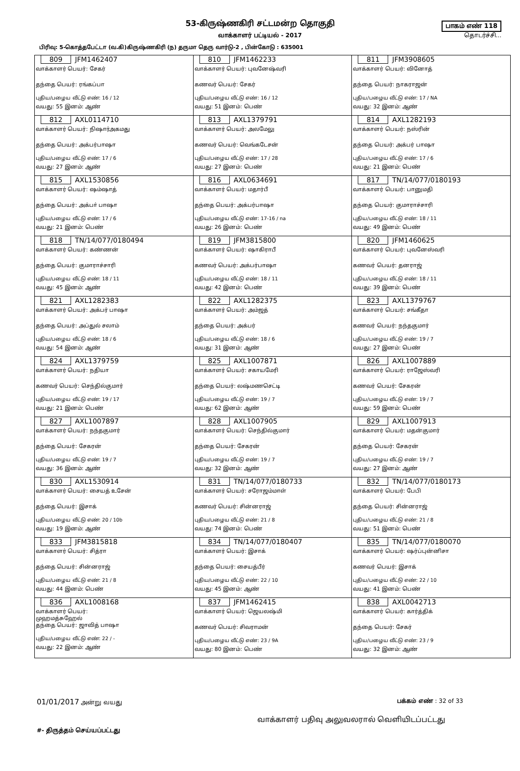53-கிருஷ்ணகிரி சட்டமன்ற தொகுதி
வாக்காளர் பட்டியல் - 2017
பிரிவு: 5-கொத்தபேட்டா (வ.கி)கிருஷ்ணகிரி (ந) தருமா தெரு வார்டு-2 , பின்கோடு : 635001
பாகம் எண் 118
தொடர்ச்சி...
| 809 JFM1462407 வாக்காளர் பெயர்: சேகர் தந்தை பெயர்: ரங்கப்பா புதிய/பழைய வீட்டு எண்: 16 / 12 வயது: 55 இனம்: ஆண் | 810 JFM1462233 வாக்காளர் பெயர்: புவனேஷ்வரி கணவர் பெயர்: சேகர் புதிய/பழைய வீட்டு எண்: 16 / 12 வயது: 51 இனம்: பெண் | 811 JFM3908605 வாக்காளர் பெயர்: வினோத் தந்தை பெயர்: நாகராஜன் புதிய/பழைய வீட்டு எண்: 17 / NA வயது: 32 இனம்: ஆண் |
| 812 AXL0114710 வாக்காளர் பெயர்: நிஷார்அகமது தந்தை பெயர்: அக்பர்பாஷா புதிய/பழைய வீட்டு எண்: 17 / 6 வயது: 27 இனம்: ஆண் | 813 AXL1379791 வாக்காளர் பெயர்: அலமேலு கணவர் பெயர்: வெங்கடேசன் புதிய/பழைய வீட்டு எண்: 17 / 28 வயது: 27 இனம்: பெண் | 814 AXL1282193 வாக்காளர் பெயர்: நஸ்ரின் தந்தை பெயர்: அக்பர் பாஷா புதிய/பழைய வீட்டு எண்: 17 / 6 வயது: 21 இனம்: பெண் |
| 815 AXL1530856 வாக்காளர் பெயர்: ஷம்ஷாத் தந்தை பெயர்: அக்பா் பாஷா புதிய/பழைய வீட்டு எண்: 17 / 6 வயது: 21 இனம்: பெண் | 816 AXL0634691 வாக்காளர் பெயர்: மதார்பீ தந்தை பெயர்: அக்பர்பாஷா புதிய/பழைய வீட்டு எண்: 17-16 / na வயது: 26 இனம்: பெண் | 817 TN/14/077/0180193 வாக்காளர் பெயர்: பானுமதி தந்தை பெயர்: குமாராச்சாரி புதிய/பழைய வீட்டு எண்: 18 / 11 வயது: 49 இனம்: பெண் |
| 818 TN/14/077/0180494 வாக்காளர் பெயர்: கண்ணன் தந்தை பெயர்: குமாராச்சாரி புதிய/பழைய வீட்டு எண்: 18 / 11 வயது: 45 இனம்: ஆண் | 819 JFM3815800 வாக்காளர் பெயர்: ஷாகிராபீ கணவர் பெயர்: அக்பர்பாஷா புதிய/பழைய வீட்டு எண்: 18 / 11 வயது: 42 இனம்: பெண் | 820 JFM1460625 வாக்காளர் பெயர்: புவனேஸ்வரி கணவர் பெயர்: தனராஜ் புதிய/பழைய வீட்டு எண்: 18 / 11 வயது: 39 இனம்: பெண் |
| 821 AXL1282383 வாக்காளர் பெயர்: அக்பர் பாஷா தந்தை பெயர்: அப்துல் சலாம் புதிய/பழைய வீட்டு எண்: 18 / 6 வயது: 54 இனம்: ஆண் | 822 AXL1282375 வாக்காளர் பெயர்: அம்ஜத் தந்தை பெயர்: அக்பர் புதிய/பழைய வீட்டு எண்: 18 / 6 வயது: 31 இனம்: ஆண் | 823 AXL1379767 வாக்காளர் பெயர்: சங்கீதா கணவர் பெயர்: நந்தகுமார் புதிய/பழைய வீட்டு எண்: 19 / 7 வயது: 27 இனம்: பெண் |
| 824 AXL1379759 வாக்காளர் பெயர்: நதியா கணவர் பெயர்: செந்தில்குமார் புதிய/பழைய வீட்டு எண்: 19 / 17 வயது: 21 இனம்: பெண் | 825 AXL1007871 வாக்காளர் பெயர்: சகாயமேரி தந்தை பெயர்: லஷ்மணசெட்டி புதிய/பழைய வீட்டு எண்: 19 / 7 வயது: 62 இனம்: ஆண் | 826 AXL1007889 வாக்காளர் பெயர்: ராஜேஸ்வரி கணவர் பெயர்: சேகரன் புதிய/பழைய வீட்டு எண்: 19 / 7 வயது: 59 இனம்: பெண் |
| 827 AXL1007897 வாக்காளர் பெயர்: நந்தகுமார் தந்தை பெயர்: சேகரன் புதிய/பழைய வீட்டு எண்: 19 / 7 வயது: 36 இனம்: ஆண் | 828 AXL1007905 வாக்காளர் பெயர்: செந்தில்குமார் தந்தை பெயர்: சேகரன் புதிய/பழைய வீட்டு எண்: 19 / 7 வயது: 32 இனம்: ஆண் | 829 AXL1007913 வாக்காளர் பெயர்: மதன்குமார் தந்தை பெயர்: சேகரன் புதிய/பழைய வீட்டு எண்: 19 / 7 வயது: 27 இனம்: ஆண் |
| 830 AXL1530914 வாக்காளர் பெயர்: சையத் உசேன் தந்தை பெயர்: இசாக் புதிய/பழைய வீட்டு எண்: 20 / 10b வயது: 19 இனம்: ஆண் | 831 TN/14/077/0180733 வாக்காளர் பெயர்: சரோஜம்மாள் கணவர் பெயர்: சின்னராஜ் புதிய/பழைய வீட்டு எண்: 21 / 8 வயது: 74 இனம்: பெண் | 832 TN/14/077/0180173 வாக்காளர் பெயர்: பேபி தந்தை பெயர்: சின்னராஜ் புதிய/பழைய வீட்டு எண்: 21 / 8 வயது: 51 இனம்: பெண் |
| 833 JFM3815818 வாக்காளர் பெயர்: சித்ரா தந்தை பெயர்: சின்னராஜ் புதிய/பழைய வீட்டு எண்: 21 / 8 வயது: 44 இனம்: பெண் | 834 TN/14/077/0180407 வாக்காளர் பெயர்: இசாக் தந்தை பெயர்: சையத்பீர் புதிய/பழைய வீட்டு எண்: 22 / 10 வயது: 45 இனம்: ஆண் | 835 TN/14/077/0180070 வாக்காளர் பெயர்: ஷர்ப்புன்னிசா கணவர் பெயர்: இசாக் புதிய/பழைய வீட்டு எண்: 22 / 10 வயது: 41 இனம்: பெண் |
| 836 AXL1008168 வாக்காளர் பெயர்: முஹமத்சுஹேல் தந்தை பெயர்: ஜாவித் பாஷா புதிய/பழைய வீட்டு எண்: 22 / - வயது: 22 இனம்: ஆண் | 837 JFM1462415 வாக்காளர் பெயர்: ஜெயலஷ்மி கணவர் பெயர்: சிவராமன் புதிய/பழைய வீட்டு எண்: 23 / 9A வயது: 80 இனம்: பெண் | 838 AXL0042713 வாக்காளர் பெயர்: கார்த்திக் தந்தை பெயர்: சேகர் புதிய/பழைய வீட்டு எண்: 23 / 9 வயது: 32 இனம்: ஆண் |
01/01/2017 அன்று வயது பக்கம் எண் : 32 of 33
வாக்காளர் பதிவு அலுவலரால் வெளியிடப்பட்டது
#- திருத்தம் செய்யப்பட்டது